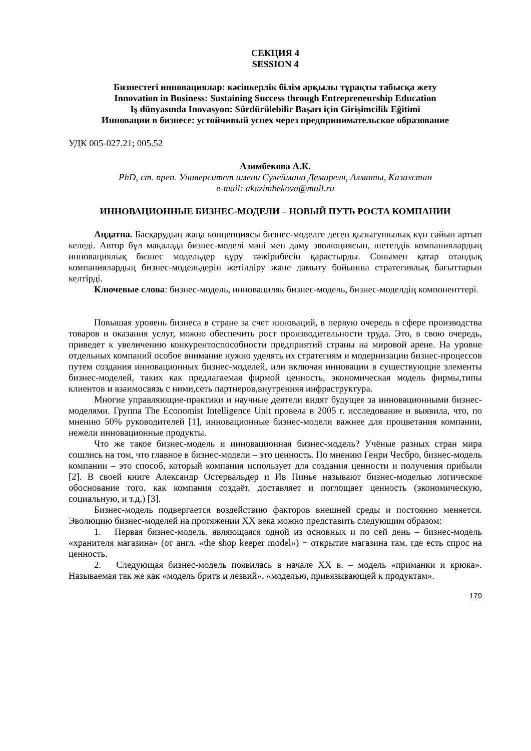СЕКЦИЯ 4
SESSION 4
Бизнестегі инновациялар: кәсіпкерлік білім арқылы тұрақты табысқа жету
Innovation in Business: Sustaining Success through Entrepreneurship Education
Iş dünyasında Inovasyon: Sürdürülebilir Başarı için Girişimcilik Eğitimi
Инновации в бизнесе: устойчивый успех через предпринимательское образование
УДК 005-027.21; 005.52
Азимбекова А.К.
PhD, ст. преп. Университет имени Сулеймана Демиреля, Алматы, Казахстан
e-mail: akazimbekova@mail.ru
ИННОВАЦИОННЫЕ БИЗНЕС-МОДЕЛИ – НОВЫЙ ПУТЬ РОСТА КОМПАНИИ
Аңдатпа. Басқарудың жаңа концепциясы бизнес-моделге деген қызығушылық күн сайын артып келеді. Автор бұл мақалада бизнес-моделі мәні мен даму эволюциясын, шетелдік компаниялардың инновациялық бизнес модельдер құру тәжірибесін қарастырды. Сонымен қатар отандық компаниялардың бизнес-модельдерін жетілдіру және дамыту бойынша стратегиялық бағыттарын келтірді.
Ключевые слова: бизнес-модель, инновациляқ бизнес-модель, бизнес-моделдің компоненттері.
Повышая уровень бизнеса в стране за счет инноваций, в первую очередь в сфере производства товаров и оказания услуг, можно обеспечить рост производительности труда. Это, в свою очередь, приведет к увеличению конкурентоспособности предприятий страны на мировой арене. На уровне отдельных компаний особое внимание нужно уделять их стратегиям и модернизации бизнес-процессов путем создания инновационных бизнес-моделей, или включая инновации в существующие элементы бизнес-моделей, таких как предлагаемая фирмой ценность, экономическая модель фирмы,типы клиентов и взаимосвязь с ними,сеть партнеров,внутренняя инфраструктура.
Многие управляющие-практики и научные деятели видят будущее за инновационными бизнес-моделями. Группа The Economist Intelligence Unit провела в 2005 г. исследование и выявила, что, по мнению 50% руководителей [1], инновационные бизнес-модели важнее для процветания компании, нежели инновационные продукты.
Что же такое бизнес-модель и инновационная бизнес-модель? Учёные разных стран мира сошлись на том, что главное в бизнес-модели – это ценность. По мнению Генри Чесбро, бизнес-модель компании – это способ, который компания использует для создания ценности и получения прибыли [2]. В своей книге Александр Остервальдер и Ив Пинье называют бизнес-моделью логическое обоснование того, как компания создаёт, доставляет и поглощает ценность (экономическую, социальную, и т.д.) [3].
Бизнес-модель подвергается воздействию факторов внешней среды и постоянно меняется. Эволюцию бизнес-моделей на протяжении XX века можно представить следующим образом:
1. Первая бизнес-модель, являющаяся одной из основных и по сей день – бизнес-модель «хранителя магазина» (от англ. «the shop keeper model») − открытие магазина там, где есть спрос на ценность.
2. Следующая бизнес-модель появилась в начале XX в. – модель «приманки и крюка». Называемая так же как «модель бритв и лезвий», «моделью, привязывающей к продуктам».
179